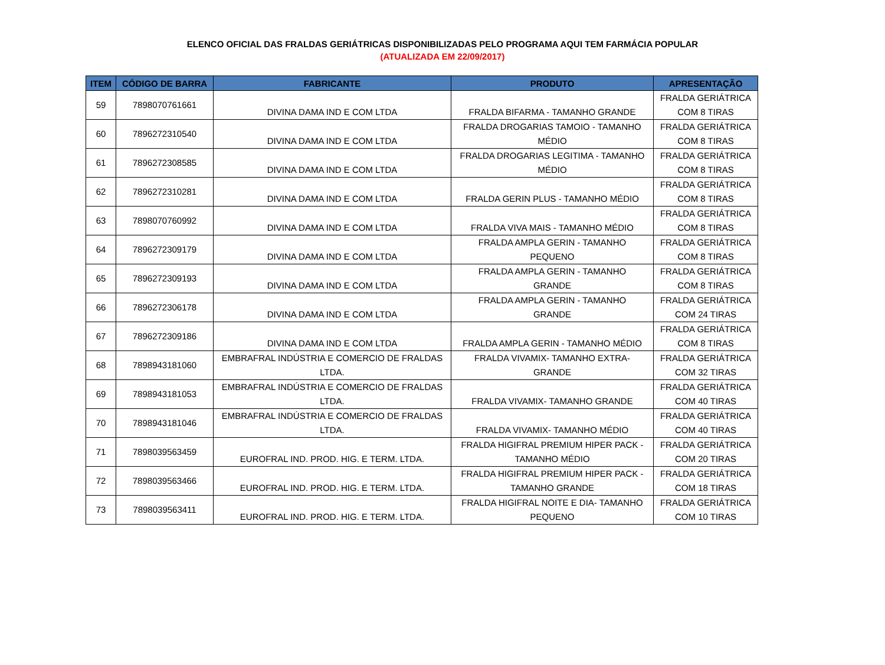ELENCO OFICIAL DAS FRALDAS GERIÁTRICAS DISPONIBILIZADAS PELO PROGRAMA AQUI TEM FARMÁCIA POPULAR
(ATUALIZADA EM 22/09/2017)
| ITEM | CÓDIGO DE BARRA | FABRICANTE | PRODUTO | APRESENTAÇÃO |
| --- | --- | --- | --- | --- |
| 59 | 7898070761661 | DIVINA DAMA IND E COM LTDA | FRALDA BIFARMA - TAMANHO GRANDE | FRALDA GERIÁTRICA COM 8 TIRAS |
| 60 | 7896272310540 | DIVINA DAMA IND E COM LTDA | FRALDA DROGARIAS TAMOIO - TAMANHO MÉDIO | FRALDA GERIÁTRICA COM 8 TIRAS |
| 61 | 7896272308585 | DIVINA DAMA IND E COM LTDA | FRALDA DROGARIAS LEGITIMA - TAMANHO MÉDIO | FRALDA GERIÁTRICA COM 8 TIRAS |
| 62 | 7896272310281 | DIVINA DAMA IND E COM LTDA | FRALDA GERIN PLUS - TAMANHO MÉDIO | FRALDA GERIÁTRICA COM 8 TIRAS |
| 63 | 7898070760992 | DIVINA DAMA IND E COM LTDA | FRALDA VIVA MAIS - TAMANHO MÉDIO | FRALDA GERIÁTRICA COM 8 TIRAS |
| 64 | 7896272309179 | DIVINA DAMA IND E COM LTDA | FRALDA AMPLA GERIN - TAMANHO PEQUENO | FRALDA GERIÁTRICA COM 8 TIRAS |
| 65 | 7896272309193 | DIVINA DAMA IND E COM LTDA | FRALDA AMPLA GERIN - TAMANHO GRANDE | FRALDA GERIÁTRICA COM 8 TIRAS |
| 66 | 7896272306178 | DIVINA DAMA IND E COM LTDA | FRALDA AMPLA GERIN - TAMANHO GRANDE | FRALDA GERIÁTRICA COM 24 TIRAS |
| 67 | 7896272309186 | DIVINA DAMA IND E COM LTDA | FRALDA AMPLA GERIN - TAMANHO MÉDIO | FRALDA GERIÁTRICA COM 8 TIRAS |
| 68 | 7898943181060 | EMBRAFRAL INDÚSTRIA E COMERCIO DE FRALDAS LTDA. | FRALDA VIVAMIX- TAMANHO EXTRA- GRANDE | FRALDA GERIÁTRICA COM 32 TIRAS |
| 69 | 7898943181053 | EMBRAFRAL INDÚSTRIA E COMERCIO DE FRALDAS LTDA. | FRALDA VIVAMIX- TAMANHO GRANDE | FRALDA GERIÁTRICA COM 40 TIRAS |
| 70 | 7898943181046 | EMBRAFRAL INDÚSTRIA E COMERCIO DE FRALDAS LTDA. | FRALDA VIVAMIX- TAMANHO MÉDIO | FRALDA GERIÁTRICA COM 40 TIRAS |
| 71 | 7898039563459 | EUROFRAL IND. PROD. HIG. E TERM. LTDA. | FRALDA HIGIFRAL PREMIUM HIPER PACK - TAMANHO MÉDIO | FRALDA GERIÁTRICA COM 20 TIRAS |
| 72 | 7898039563466 | EUROFRAL IND. PROD. HIG. E TERM. LTDA. | FRALDA HIGIFRAL PREMIUM HIPER PACK - TAMANHO GRANDE | FRALDA GERIÁTRICA COM 18 TIRAS |
| 73 | 7898039563411 | EUROFRAL IND. PROD. HIG. E TERM. LTDA. | FRALDA HIGIFRAL NOITE E DIA- TAMANHO PEQUENO | FRALDA GERIÁTRICA COM 10 TIRAS |